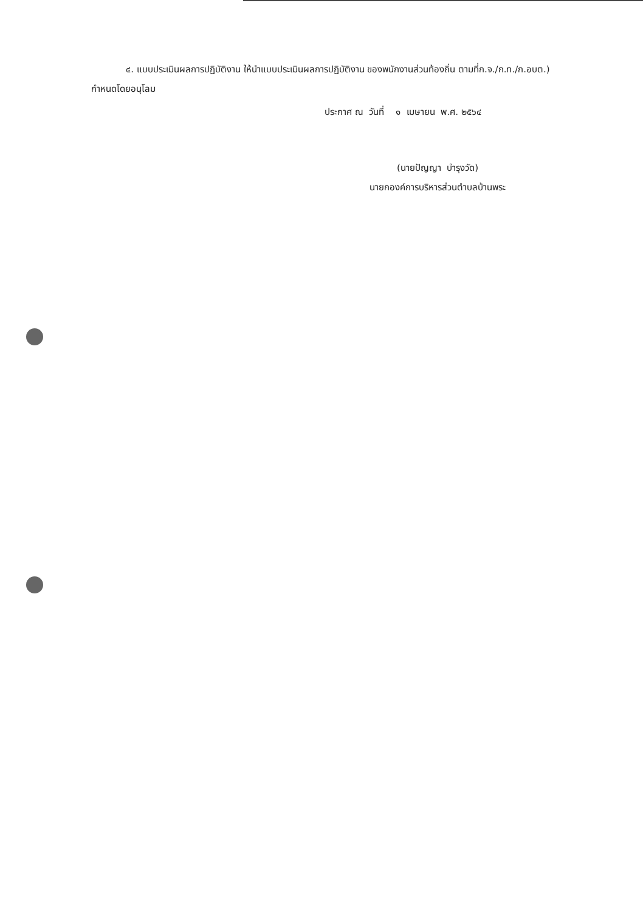๔. แบบประเมินผลการปฏิบัติงาน ให้นำแบบประเมินผลการปฏิบัติงาน ของพนักงานส่วนท้องถิ่น ตามที่ก.จ./ก.ท./ก.อบต.) กำหนดโดยอนุโลม
ประกาศ ณ วันที่ ๑ เมษายน พ.ศ. ๒๕๖๔
(นายปัญญา บำรุงวัด)
นายกองค์การบริหารส่วนตำบลบ้านพระ